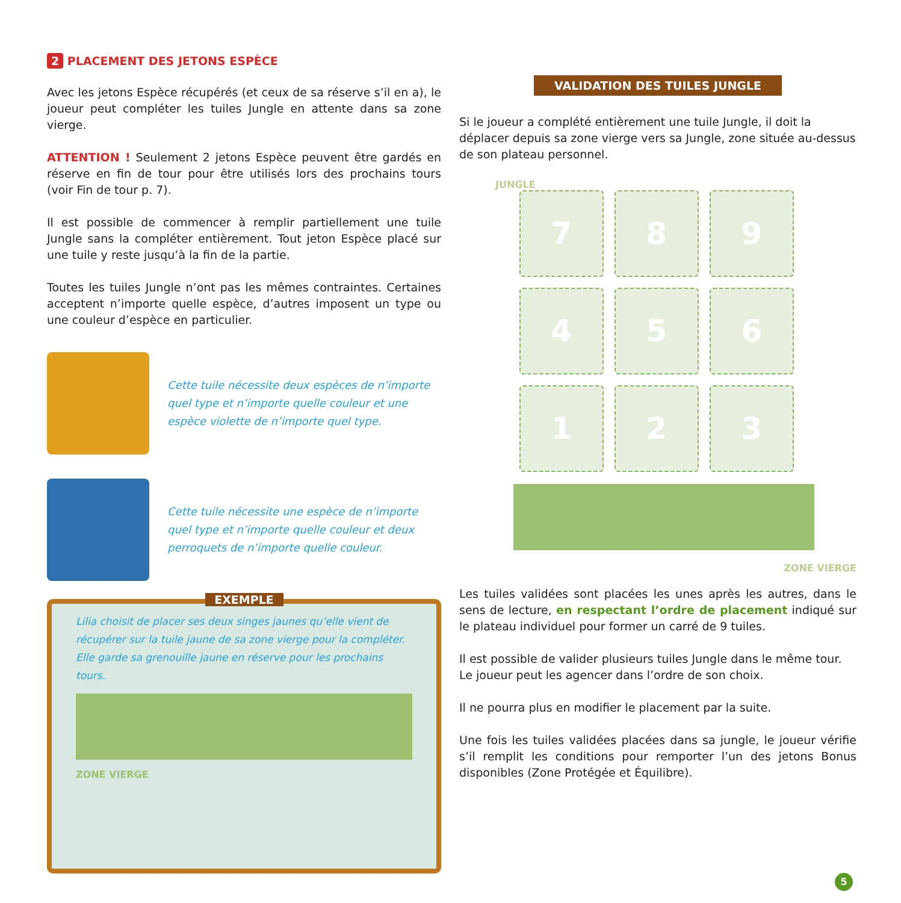2 PLACEMENT DES JETONS ESPÈCE
Avec les jetons Espèce récupérés (et ceux de sa réserve s’il en a), le joueur peut compléter les tuiles Jungle en attente dans sa zone vierge.
ATTENTION ! Seulement 2 jetons Espèce peuvent être gardés en réserve en fin de tour pour être utilisés lors des prochains tours (voir Fin de tour p. 7).
Il est possible de commencer à remplir partiellement une tuile Jungle sans la compléter entièrement. Tout jeton Espèce placé sur une tuile y reste jusqu’à la fin de la partie.
Toutes les tuiles Jungle n’ont pas les mêmes contraintes. Certaines acceptent n’importe quelle espèce, d’autres imposent un type ou une couleur d’espèce en particulier.
Cette tuile nécessite deux espèces de n’importe quel type et n’importe quelle couleur et une espèce violette de n’importe quel type.
Cette tuile nécessite une espèce de n’importe quel type et n’importe quelle couleur et deux perroquets de n’importe quelle couleur.
EXEMPLE
Lilia choisit de placer ses deux singes jaunes qu’elle vient de récupérer sur la tuile jaune de sa zone vierge pour la compléter. Elle garde sa grenouille jaune en réserve pour les prochains tours.
ZONE VIERGE
VALIDATION DES TUILES JUNGLE
Si le joueur a complété entièrement une tuile Jungle, il doit la déplacer depuis sa zone vierge vers sa Jungle, zone située au-dessus de son plateau personnel.
JUNGLE
7
8
9
4
5
6
1
2
3
ZONE VIERGE
Les tuiles validées sont placées les unes après les autres, dans le sens de lecture, en respectant l’ordre de placement indiqué sur le plateau individuel pour former un carré de 9 tuiles.
Il est possible de valider plusieurs tuiles Jungle dans le même tour. Le joueur peut les agencer dans l’ordre de son choix.
Il ne pourra plus en modifier le placement par la suite.
Une fois les tuiles validées placées dans sa jungle, le joueur vérifie s’il remplit les conditions pour remporter l’un des jetons Bonus disponibles (Zone Protégée et Équilibre).
5